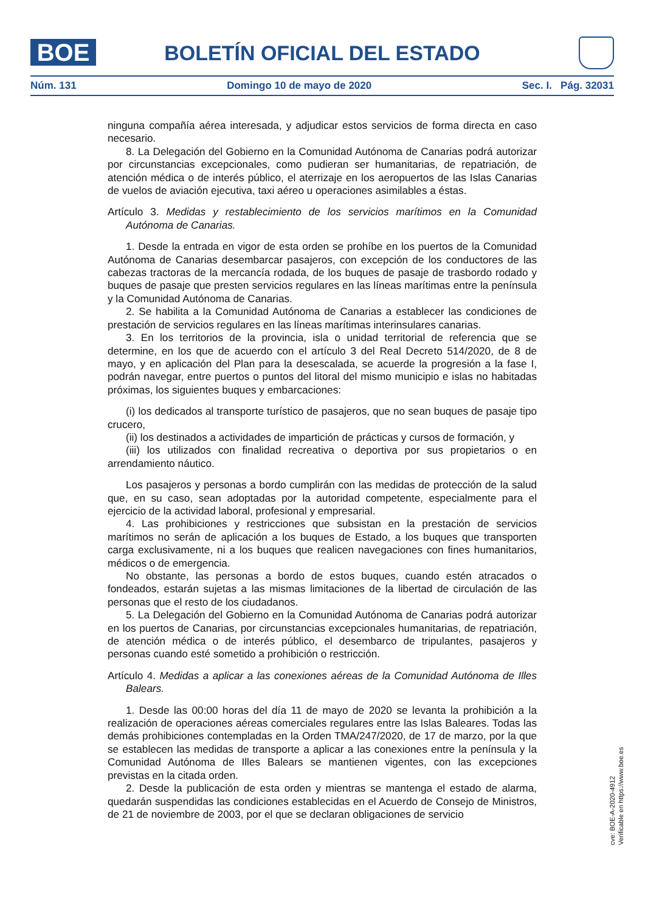BOE BOLETÍN OFICIAL DEL ESTADO
Núm. 131 Domingo 10 de mayo de 2020 Sec. I. Pág. 32031
ninguna compañía aérea interesada, y adjudicar estos servicios de forma directa en caso necesario.
8. La Delegación del Gobierno en la Comunidad Autónoma de Canarias podrá autorizar por circunstancias excepcionales, como pudieran ser humanitarias, de repatriación, de atención médica o de interés público, el aterrizaje en los aeropuertos de las Islas Canarias de vuelos de aviación ejecutiva, taxi aéreo u operaciones asimilables a éstas.
Artículo 3. Medidas y restablecimiento de los servicios marítimos en la Comunidad Autónoma de Canarias.
1. Desde la entrada en vigor de esta orden se prohíbe en los puertos de la Comunidad Autónoma de Canarias desembarcar pasajeros, con excepción de los conductores de las cabezas tractoras de la mercancía rodada, de los buques de pasaje de trasbordo rodado y buques de pasaje que presten servicios regulares en las líneas marítimas entre la península y la Comunidad Autónoma de Canarias.
2. Se habilita a la Comunidad Autónoma de Canarias a establecer las condiciones de prestación de servicios regulares en las líneas marítimas interinsulares canarias.
3. En los territorios de la provincia, isla o unidad territorial de referencia que se determine, en los que de acuerdo con el artículo 3 del Real Decreto 514/2020, de 8 de mayo, y en aplicación del Plan para la desescalada, se acuerde la progresión a la fase I, podrán navegar, entre puertos o puntos del litoral del mismo municipio e islas no habitadas próximas, los siguientes buques y embarcaciones:
(i) los dedicados al transporte turístico de pasajeros, que no sean buques de pasaje tipo crucero,
(ii) los destinados a actividades de impartición de prácticas y cursos de formación, y
(iii) los utilizados con finalidad recreativa o deportiva por sus propietarios o en arrendamiento náutico.
Los pasajeros y personas a bordo cumplirán con las medidas de protección de la salud que, en su caso, sean adoptadas por la autoridad competente, especialmente para el ejercicio de la actividad laboral, profesional y empresarial.
4. Las prohibiciones y restricciones que subsistan en la prestación de servicios marítimos no serán de aplicación a los buques de Estado, a los buques que transporten carga exclusivamente, ni a los buques que realicen navegaciones con fines humanitarios, médicos o de emergencia.
No obstante, las personas a bordo de estos buques, cuando estén atracados o fondeados, estarán sujetas a las mismas limitaciones de la libertad de circulación de las personas que el resto de los ciudadanos.
5. La Delegación del Gobierno en la Comunidad Autónoma de Canarias podrá autorizar en los puertos de Canarias, por circunstancias excepcionales humanitarias, de repatriación, de atención médica o de interés público, el desembarco de tripulantes, pasajeros y personas cuando esté sometido a prohibición o restricción.
Artículo 4. Medidas a aplicar a las conexiones aéreas de la Comunidad Autónoma de Illes Balears.
1. Desde las 00:00 horas del día 11 de mayo de 2020 se levanta la prohibición a la realización de operaciones aéreas comerciales regulares entre las Islas Baleares. Todas las demás prohibiciones contempladas en la Orden TMA/247/2020, de 17 de marzo, por la que se establecen las medidas de transporte a aplicar a las conexiones entre la península y la Comunidad Autónoma de Illes Balears se mantienen vigentes, con las excepciones previstas en la citada orden.
2. Desde la publicación de esta orden y mientras se mantenga el estado de alarma, quedarán suspendidas las condiciones establecidas en el Acuerdo de Consejo de Ministros, de 21 de noviembre de 2003, por el que se declaran obligaciones de servicio
cve: BOE-A-2020-4912
Verificable en https://www.boe.es